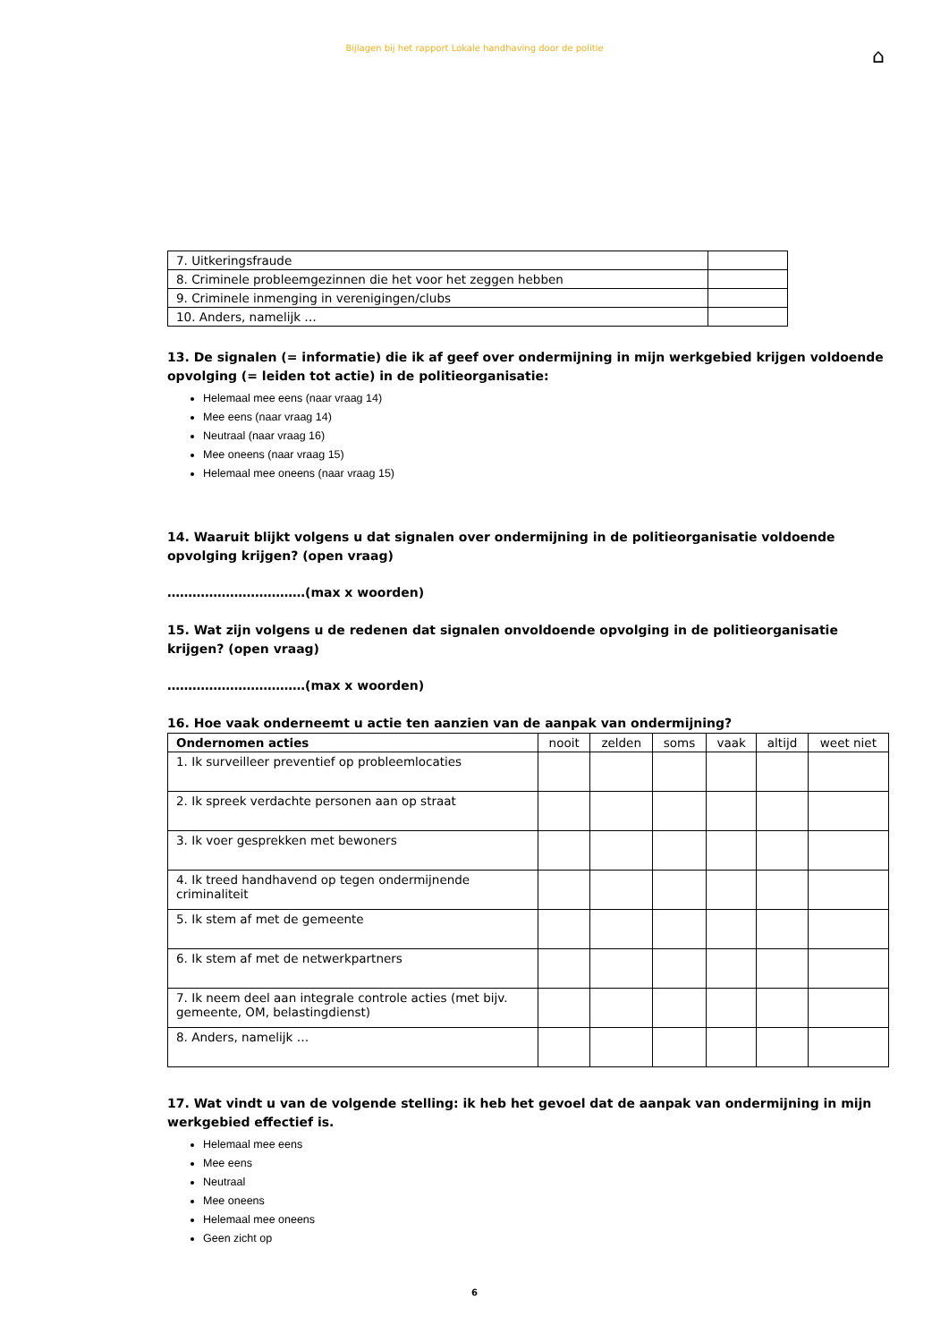Bijlagen bij het rapport Lokale handhaving door de politie
⌂
| 7. Uitkeringsfraude | |
| 8. Criminele probleemgezinnen die het voor het zeggen hebben | |
| 9. Criminele inmenging in verenigingen/clubs | |
| 10. Anders, namelijk … | |
13. De signalen (= informatie) die ik af geef over ondermijning in mijn werkgebied krijgen voldoende opvolging (= leiden tot actie) in de politieorganisatie:
Helemaal mee eens (naar vraag 14)
Mee eens (naar vraag 14)
Neutraal (naar vraag 16)
Mee oneens (naar vraag 15)
Helemaal mee oneens (naar vraag 15)
14. Waaruit blijkt volgens u dat signalen over ondermijning in de politieorganisatie voldoende opvolging krijgen? (open vraag)
……………………………(max x woorden)
15. Wat zijn volgens u de redenen dat signalen onvoldoende opvolging in de politieorganisatie krijgen? (open vraag)
……………………………(max x woorden)
16. Hoe vaak onderneemt u actie ten aanzien van de aanpak van ondermijning?
| Ondernomen acties | nooit | zelden | soms | vaak | altijd | weet niet |
| --- | --- | --- | --- | --- | --- | --- |
| 1. Ik surveilleer preventief op probleemlocaties | | | | | | |
| 2. Ik spreek verdachte personen aan op straat | | | | | | |
| 3. Ik voer gesprekken met bewoners | | | | | | |
| 4. Ik treed handhavend op tegen ondermijnende criminaliteit | | | | | | |
| 5. Ik stem af met de gemeente | | | | | | |
| 6. Ik stem af met de netwerkpartners | | | | | | |
| 7. Ik neem deel aan integrale controle acties (met bijv. gemeente, OM, belastingdienst) | | | | | | |
| 8. Anders, namelijk … | | | | | | |
17. Wat vindt u van de volgende stelling: ik heb het gevoel dat de aanpak van ondermijning in mijn werkgebied effectief is.
Helemaal mee eens
Mee eens
Neutraal
Mee oneens
Helemaal mee oneens
Geen zicht op
6